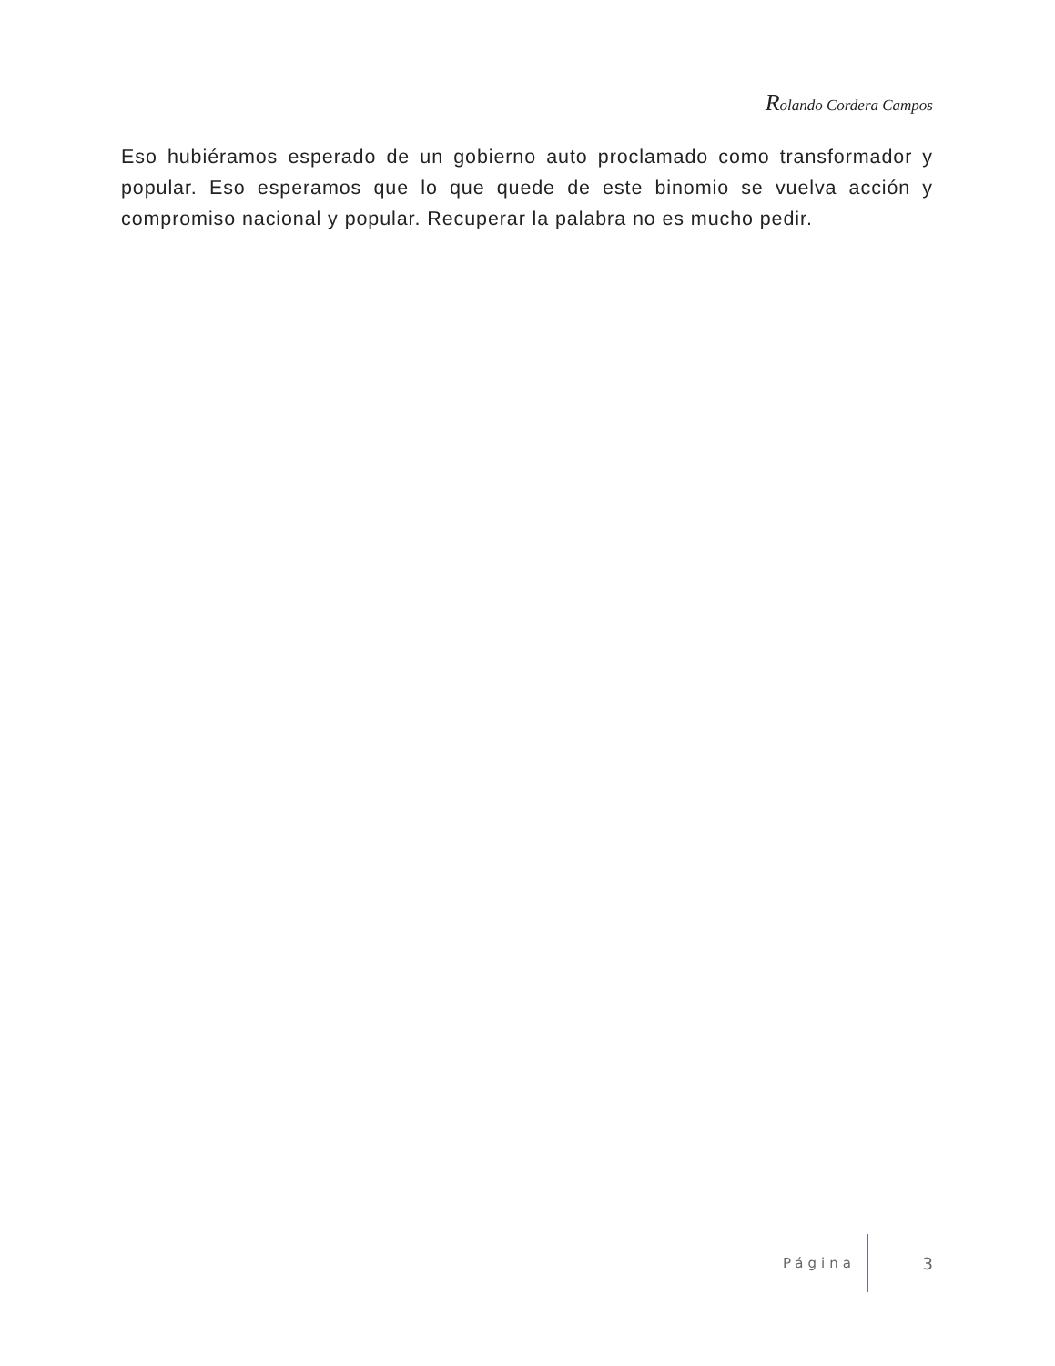Rolando Cordera Campos
Eso hubiéramos esperado de un gobierno auto proclamado como transformador y popular. Eso esperamos que lo que quede de este binomio se vuelva acción y compromiso nacional y popular. Recuperar la palabra no es mucho pedir.
Página 3